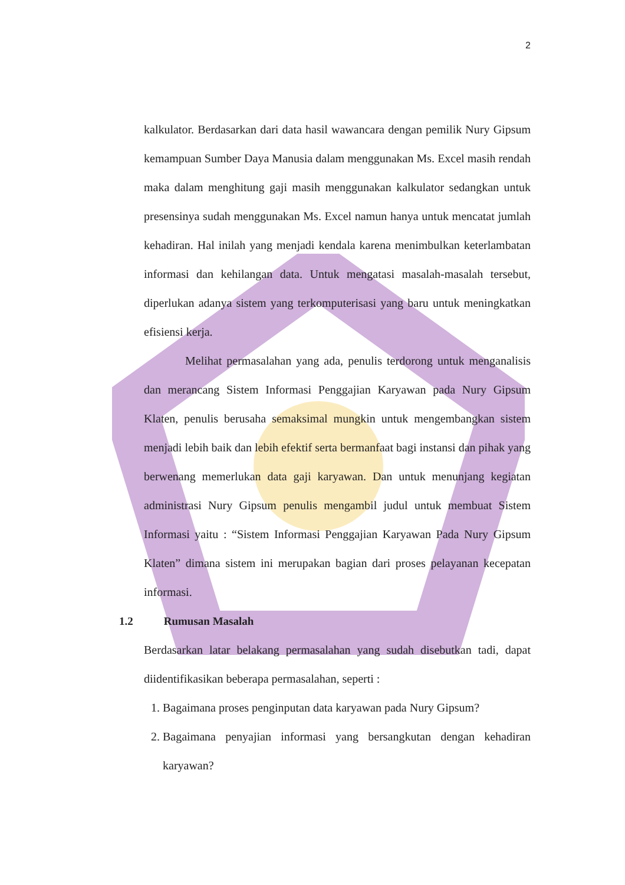2
kalkulator. Berdasarkan dari data hasil wawancara dengan pemilik Nury Gipsum kemampuan Sumber Daya Manusia dalam menggunakan Ms. Excel masih rendah maka dalam menghitung gaji masih menggunakan kalkulator sedangkan untuk presensinya sudah menggunakan Ms. Excel namun hanya untuk mencatat jumlah kehadiran. Hal inilah yang menjadi kendala karena menimbulkan keterlambatan informasi dan kehilangan data. Untuk mengatasi masalah-masalah tersebut, diperlukan adanya sistem yang terkomputerisasi yang baru untuk meningkatkan efisiensi kerja.
Melihat permasalahan yang ada, penulis terdorong untuk menganalisis dan merancang Sistem Informasi Penggajian Karyawan pada Nury Gipsum Klaten, penulis berusaha semaksimal mungkin untuk mengembangkan sistem menjadi lebih baik dan lebih efektif serta bermanfaat bagi instansi dan pihak yang berwenang memerlukan data gaji karyawan. Dan untuk menunjang kegiatan administrasi Nury Gipsum penulis mengambil judul untuk membuat Sistem Informasi yaitu : “Sistem Informasi Penggajian Karyawan Pada Nury Gipsum Klaten” dimana sistem ini merupakan bagian dari proses pelayanan kecepatan informasi.
1.2 Rumusan Masalah
Berdasarkan latar belakang permasalahan yang sudah disebutkan tadi, dapat diidentifikasikan beberapa permasalahan, seperti :
1. Bagaimana proses penginputan data karyawan pada Nury Gipsum?
2. Bagaimana penyajian informasi yang bersangkutan dengan kehadiran karyawan?